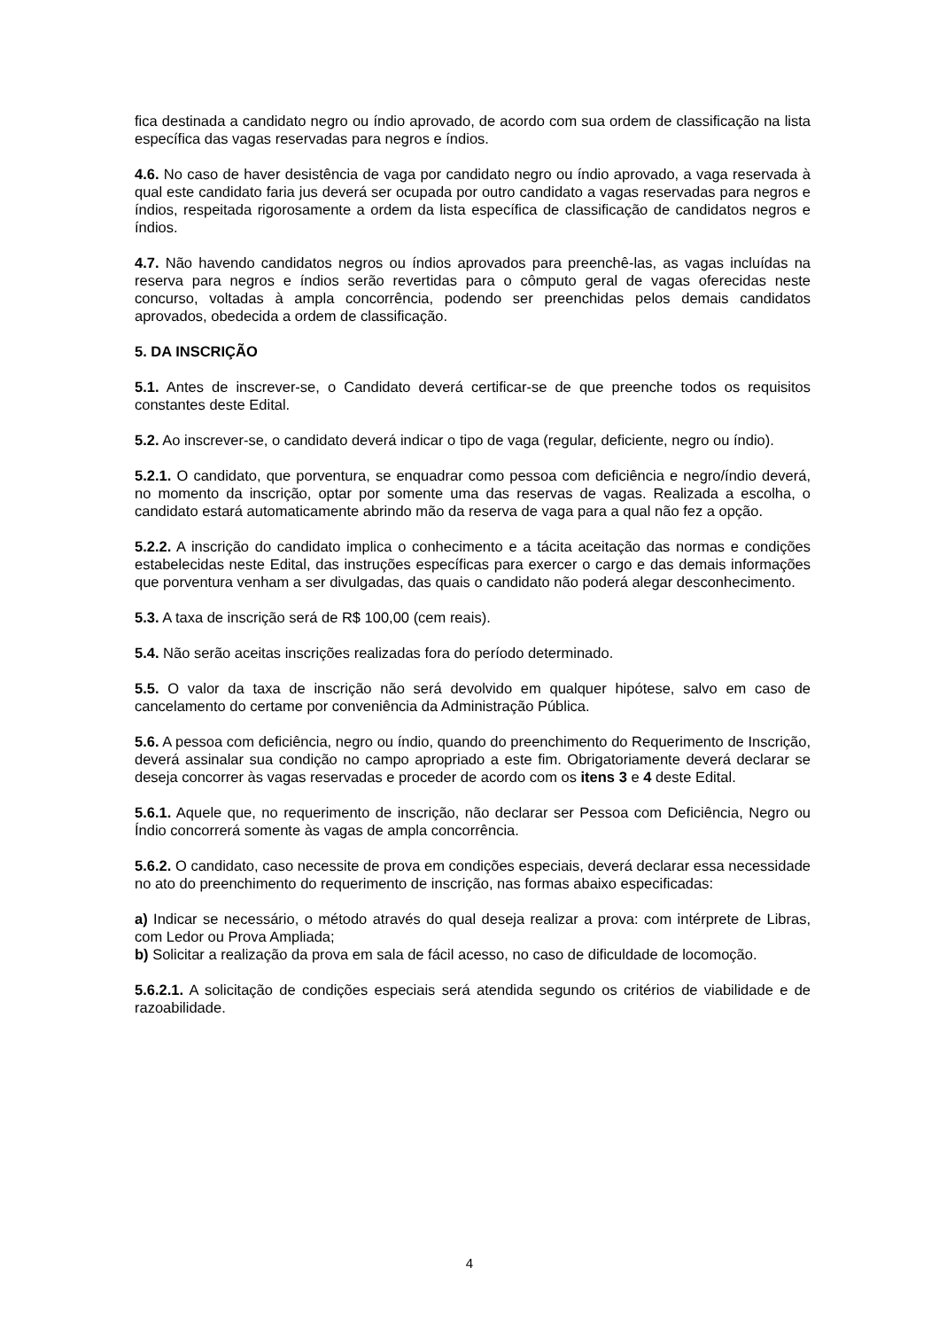fica destinada a candidato negro ou índio aprovado, de acordo com sua ordem de classificação na lista específica das vagas reservadas para negros e índios.
4.6. No caso de haver desistência de vaga por candidato negro ou índio aprovado, a vaga reservada à qual este candidato faria jus deverá ser ocupada por outro candidato a vagas reservadas para negros e índios, respeitada rigorosamente a ordem da lista específica de classificação de candidatos negros e índios.
4.7. Não havendo candidatos negros ou índios aprovados para preenchê-las, as vagas incluídas na reserva para negros e índios serão revertidas para o cômputo geral de vagas oferecidas neste concurso, voltadas à ampla concorrência, podendo ser preenchidas pelos demais candidatos aprovados, obedecida a ordem de classificação.
5. DA INSCRIÇÃO
5.1. Antes de inscrever-se, o Candidato deverá certificar-se de que preenche todos os requisitos constantes deste Edital.
5.2. Ao inscrever-se, o candidato deverá indicar o tipo de vaga (regular, deficiente, negro ou índio).
5.2.1. O candidato, que porventura, se enquadrar como pessoa com deficiência e negro/índio deverá, no momento da inscrição, optar por somente uma das reservas de vagas. Realizada a escolha, o candidato estará automaticamente abrindo mão da reserva de vaga para a qual não fez a opção.
5.2.2. A inscrição do candidato implica o conhecimento e a tácita aceitação das normas e condições estabelecidas neste Edital, das instruções específicas para exercer o cargo e das demais informações que porventura venham a ser divulgadas, das quais o candidato não poderá alegar desconhecimento.
5.3. A taxa de inscrição será de R$ 100,00 (cem reais).
5.4. Não serão aceitas inscrições realizadas fora do período determinado.
5.5. O valor da taxa de inscrição não será devolvido em qualquer hipótese, salvo em caso de cancelamento do certame por conveniência da Administração Pública.
5.6. A pessoa com deficiência, negro ou índio, quando do preenchimento do Requerimento de Inscrição, deverá assinalar sua condição no campo apropriado a este fim. Obrigatoriamente deverá declarar se deseja concorrer às vagas reservadas e proceder de acordo com os itens 3 e 4 deste Edital.
5.6.1. Aquele que, no requerimento de inscrição, não declarar ser Pessoa com Deficiência, Negro ou Índio concorrerá somente às vagas de ampla concorrência.
5.6.2. O candidato, caso necessite de prova em condições especiais, deverá declarar essa necessidade no ato do preenchimento do requerimento de inscrição, nas formas abaixo especificadas:
a) Indicar se necessário, o método através do qual deseja realizar a prova: com intérprete de Libras, com Ledor ou Prova Ampliada;
b) Solicitar a realização da prova em sala de fácil acesso, no caso de dificuldade de locomoção.
5.6.2.1. A solicitação de condições especiais será atendida segundo os critérios de viabilidade e de razoabilidade.
4